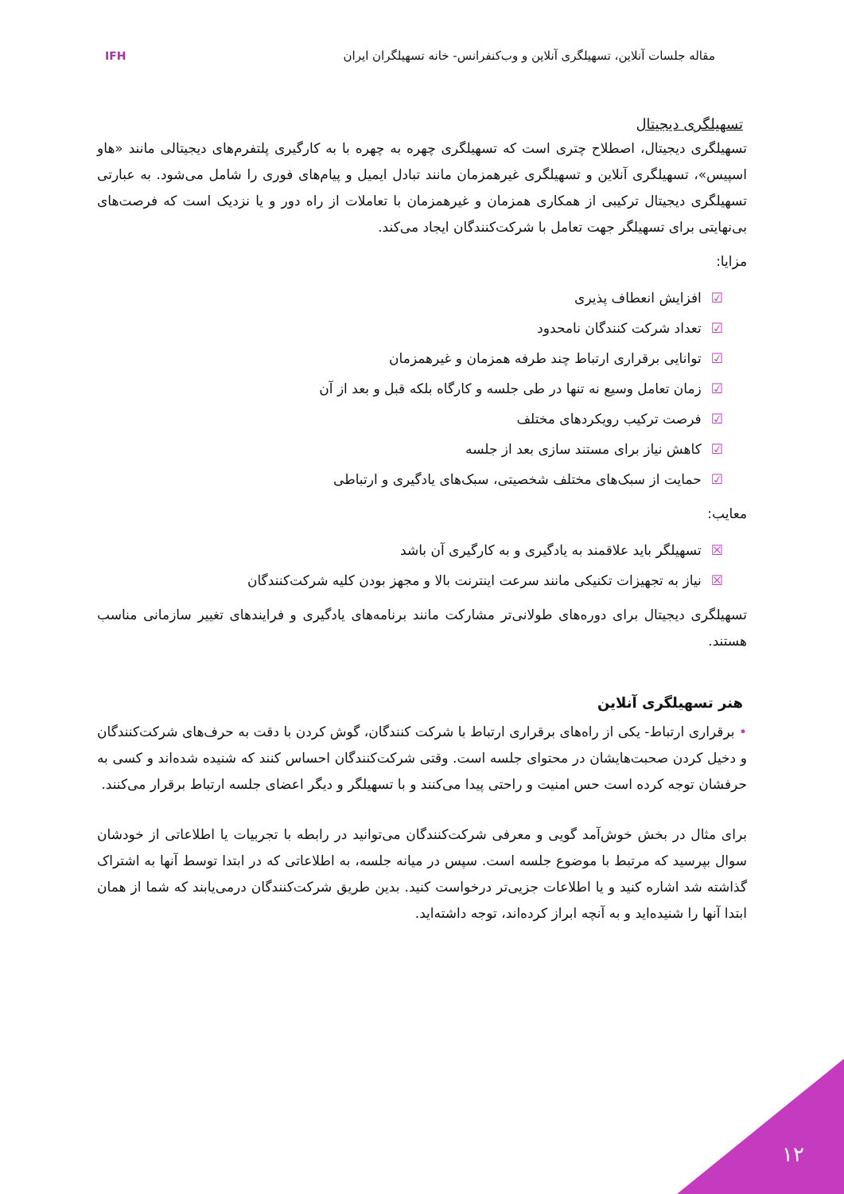مقاله جلسات آنلاین، تسهیلگری آنلاین و وب‌کنفرانس- خانه تسهیلگران ایران
IFH
تسهیلگری دیجیتال
تسهیلگری دیجیتال، اصطلاح چتری است که تسهیلگری چهره به چهره با به کارگیری پلتفرم‌های دیجیتالی مانند «هاو اسپیس»، تسهیلگری آنلاین و تسهیلگری غیرهمزمان مانند تبادل ایمیل و پیام‌های فوری را شامل می‌شود. به عبارتی تسهیلگری دیجیتال ترکیبی از همکاری همزمان و غیرهمزمان با تعاملات از راه دور و یا نزدیک است که فرصت‌های بی‌نهایتی برای تسهیلگر جهت تعامل با شرکت‌کنندگان ایجاد می‌کند.
مزایا:
☑افزایش انعطاف پذیری
☑تعداد شرکت کنندگان نامحدود
☑توانایی برقراری ارتباط چند طرفه همزمان و غیرهمزمان
☑زمان تعامل وسیع نه تنها در طی جلسه و کارگاه بلکه قبل و بعد از آن
☑فرصت ترکیب رویکردهای مختلف
☑کاهش نیاز برای مستند سازی بعد از جلسه
☑حمایت از سبک‌های مختلف شخصیتی، سبک‌های یادگیری و ارتباطی
معایب:
☒تسهیلگر باید علاقمند به یادگیری و به کارگیری آن باشد
☒نیاز به تجهیزات تکنیکی مانند سرعت اینترنت بالا و مجهز بودن کلیه شرکت‌کنندگان
تسهیلگری دیجیتال برای دوره‌های طولانی‌تر مشارکت مانند برنامه‌های یادگیری و فرایندهای تغییر سازمانی مناسب هستند.
هنر تسهیلگری آنلاین
• برقراری ارتباط- یکی از راه‌های برقراری ارتباط با شرکت کنندگان، گوش کردن با دقت به حرف‌های شرکت‌کنندگان و دخیل کردن صحبت‌هایشان در محتوای جلسه است. وقتی شرکت‌کنندگان احساس کنند که شنیده شده‌اند و کسی به حرفشان توجه کرده است حس امنیت و راحتی پیدا می‌کنند و با تسهیلگر و دیگر اعضای جلسه ارتباط برقرار می‌کنند.
برای مثال در بخش خوش‌آمد گویی و معرفی شرکت‌کنندگان می‌توانید در رابطه با تجربیات یا اطلاعاتی از خودشان سوال بپرسید که مرتبط با موضوع جلسه است. سپس در میانه جلسه، به اطلاعاتی که در ابتدا توسط آنها به اشتراک گذاشته شد اشاره کنید و یا اطلاعات جزیی‌تر درخواست کنید. بدین طریق شرکت‌کنندگان درمی‌یابند که شما از همان ابتدا آنها را شنیده‌اید و به آنچه ابراز کرده‌اند، توجه داشته‌اید.
۱۲